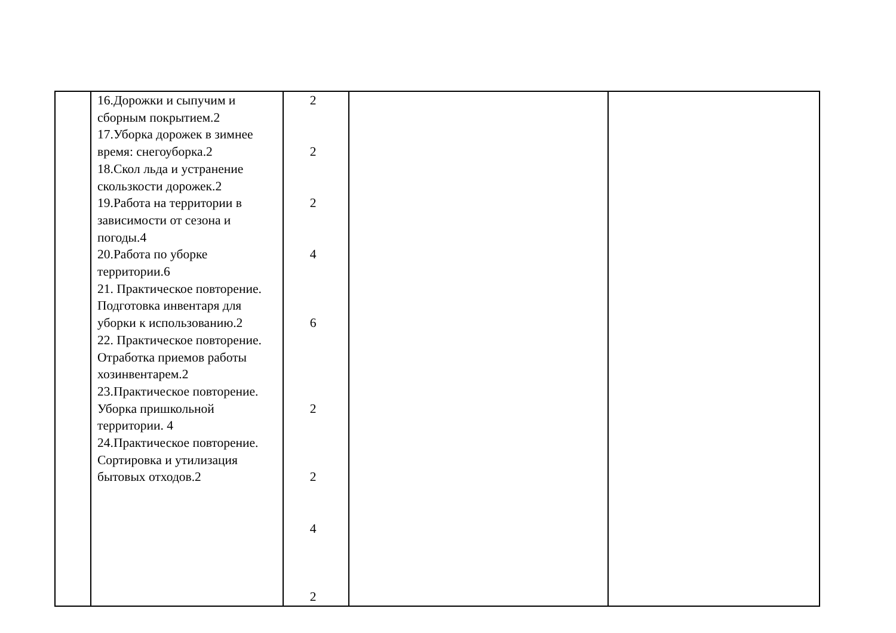| | 16.Дорожки и сыпучим и сборным покрытием.2 17.Уборка дорожек в зимнее время: снегоуборка.2 18.Скол льда и устранение скользкости дорожек.2 19.Работа на территории в зависимости от сезона и погоды.4 20.Работа по уборке территории.6 21. Практическое повторение. Подготовка инвентаря для уборки к использованию.2 22. Практическое повторение. Отработка приемов работы хозинвентарем.2 23.Практическое повторение. Уборка пришкольной территории. 4 24.Практическое повторение. Сортировка и утилизация бытовых отходов.2 | 2 2 2 4 6 2 2 4 2 | | |